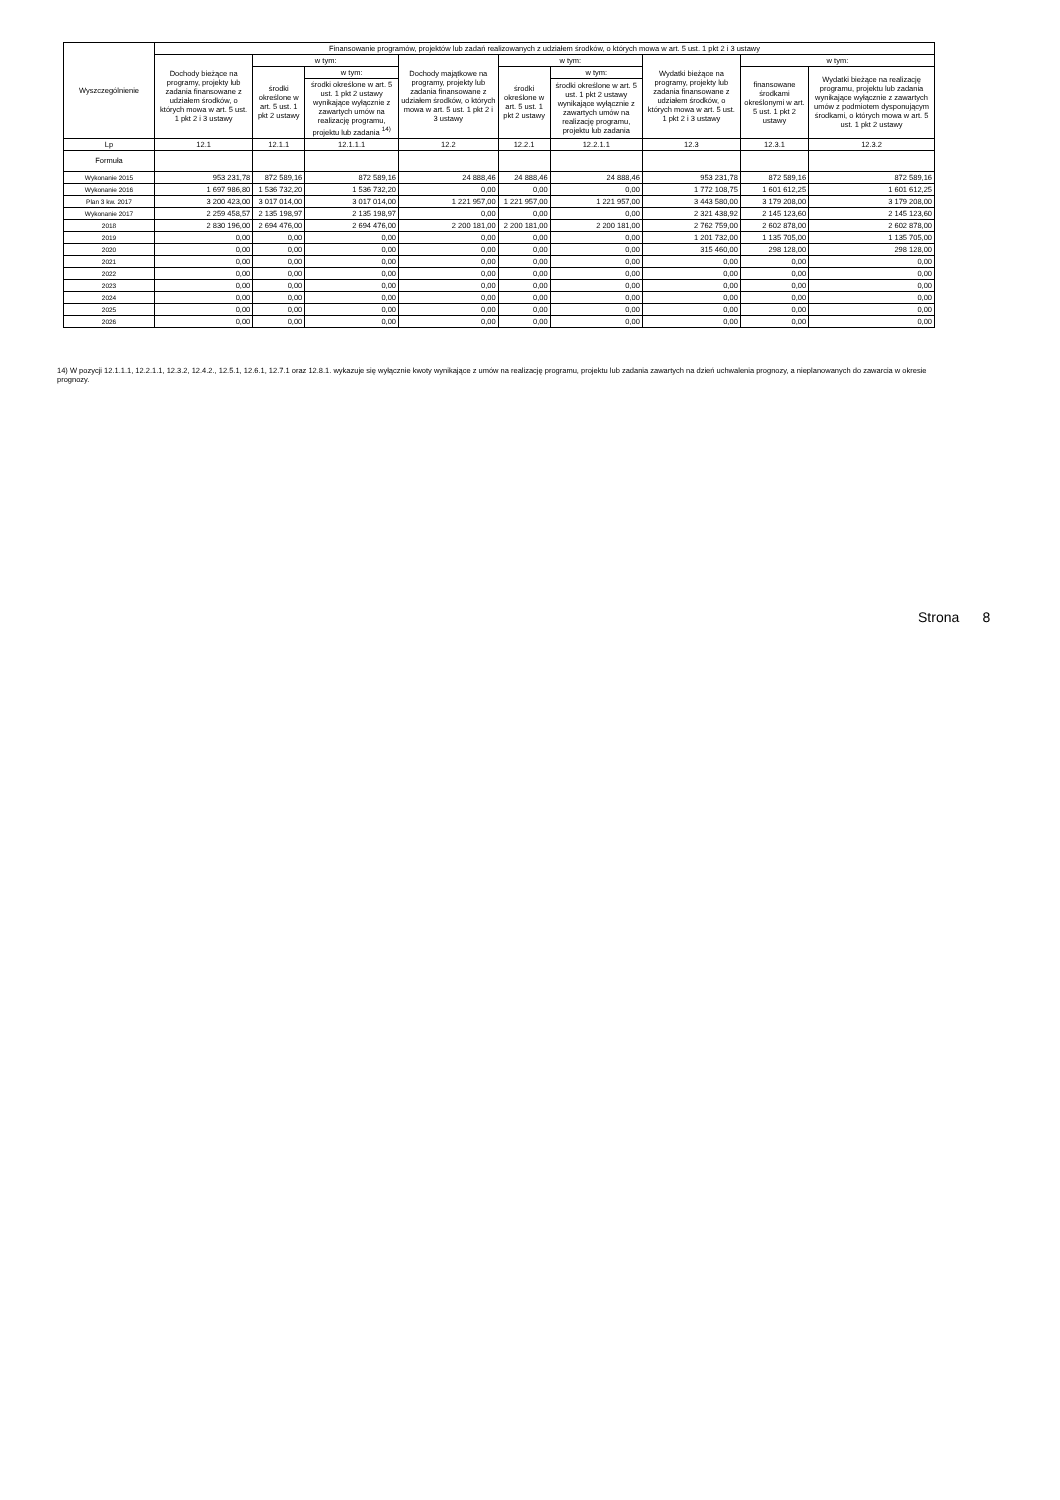| Wyszczególnienie | Finansowanie programów, projektów lub zadań realizowanych z udziałem środków, o których mowa w art. 5 ust. 1 pkt 2 i 3 ustawy | | | | | | | | |
| --- | --- | --- | --- | --- | --- | --- | --- | --- | --- |
| | Dochody bieżące na programy, projekty lub zadania finansowane z udziałem środków, o których mowa w art. 5 ust. 1 pkt 2 i 3 ustawy | w tym: | | Dochody majątkowe na programy, projekty lub zadania finansowane z udziałem środków, o których mowa w art. 5 ust. 1 pkt 2 i 3 ustawy | w tym: | | Wydatki bieżące na programy, projekty lub zadania finansowane z udziałem środków, o których mowa w art. 5 ust. 1 pkt 2 i 3 ustawy | w tym: | |
| | | środki określone w art. 5 ust. 1 pkt 2 ustawy | w tym: | | środki określone w art. 5 ust. 1 pkt 2 ustawy | w tym: | | finansowane środkami określonymi w art. 5 ust. 1 pkt 2 ustawy | Wydatki bieżące na realizację programu, projektu lub zadania wynikające wyłącznie z zawartych umów z podmiotem dysponującym środkami, o których mowa w art. 5 ust. 1 pkt 2 ustawy |
| | | | środki określone w art. 5 ust. 1 pkt 2 ustawy wynikające wyłącznie z zawartych umów na realizację programu, projektu lub zadania <sup>14)</sup> | | | środki określone w art. 5 ust. 1 pkt 2 ustawy wynikające wyłącznie z zawartych umów na realizację programu, projektu lub zadania | | | |
| Lp | 12.1 | 12.1.1 | 12.1.1.1 | 12.2 | 12.2.1 | 12.2.1.1 | 12.3 | 12.3.1 | 12.3.2 |
| Formuła | | | | | | | | | |
| Wykonanie 2015 | 953 231,78 | 872 589,16 | 872 589,16 | 24 888,46 | 24 888,46 | 24 888,46 | 953 231,78 | 872 589,16 | 872 589,16 |
| Wykonanie 2016 | 1 697 986,80 | 1 536 732,20 | 1 536 732,20 | 0,00 | 0,00 | 0,00 | 1 772 108,75 | 1 601 612,25 | 1 601 612,25 |
| Plan 3 kw. 2017 | 3 200 423,00 | 3 017 014,00 | 3 017 014,00 | 1 221 957,00 | 1 221 957,00 | 1 221 957,00 | 3 443 580,00 | 3 179 208,00 | 3 179 208,00 |
| Wykonanie 2017 | 2 259 458,57 | 2 135 198,97 | 2 135 198,97 | 0,00 | 0,00 | 0,00 | 2 321 438,92 | 2 145 123,60 | 2 145 123,60 |
| 2018 | 2 830 196,00 | 2 694 476,00 | 2 694 476,00 | 2 200 181,00 | 2 200 181,00 | 2 200 181,00 | 2 762 759,00 | 2 602 878,00 | 2 602 878,00 |
| 2019 | 0,00 | 0,00 | 0,00 | 0,00 | 0,00 | 0,00 | 1 201 732,00 | 1 135 705,00 | 1 135 705,00 |
| 2020 | 0,00 | 0,00 | 0,00 | 0,00 | 0,00 | 0,00 | 315 460,00 | 298 128,00 | 298 128,00 |
| 2021 | 0,00 | 0,00 | 0,00 | 0,00 | 0,00 | 0,00 | 0,00 | 0,00 | 0,00 |
| 2022 | 0,00 | 0,00 | 0,00 | 0,00 | 0,00 | 0,00 | 0,00 | 0,00 | 0,00 |
| 2023 | 0,00 | 0,00 | 0,00 | 0,00 | 0,00 | 0,00 | 0,00 | 0,00 | 0,00 |
| 2024 | 0,00 | 0,00 | 0,00 | 0,00 | 0,00 | 0,00 | 0,00 | 0,00 | 0,00 |
| 2025 | 0,00 | 0,00 | 0,00 | 0,00 | 0,00 | 0,00 | 0,00 | 0,00 | 0,00 |
| 2026 | 0,00 | 0,00 | 0,00 | 0,00 | 0,00 | 0,00 | 0,00 | 0,00 | 0,00 |
14) W pozycji 12.1.1.1, 12.2.1.1, 12.3.2, 12.4.2., 12.5.1, 12.6.1, 12.7.1 oraz 12.8.1. wykazuje się wyłącznie kwoty wynikające z umów na realizację programu, projektu lub zadania zawartych na dzień uchwalenia prognozy, a nieplanowanych do zawarcia w okresie prognozy.
Strona 8